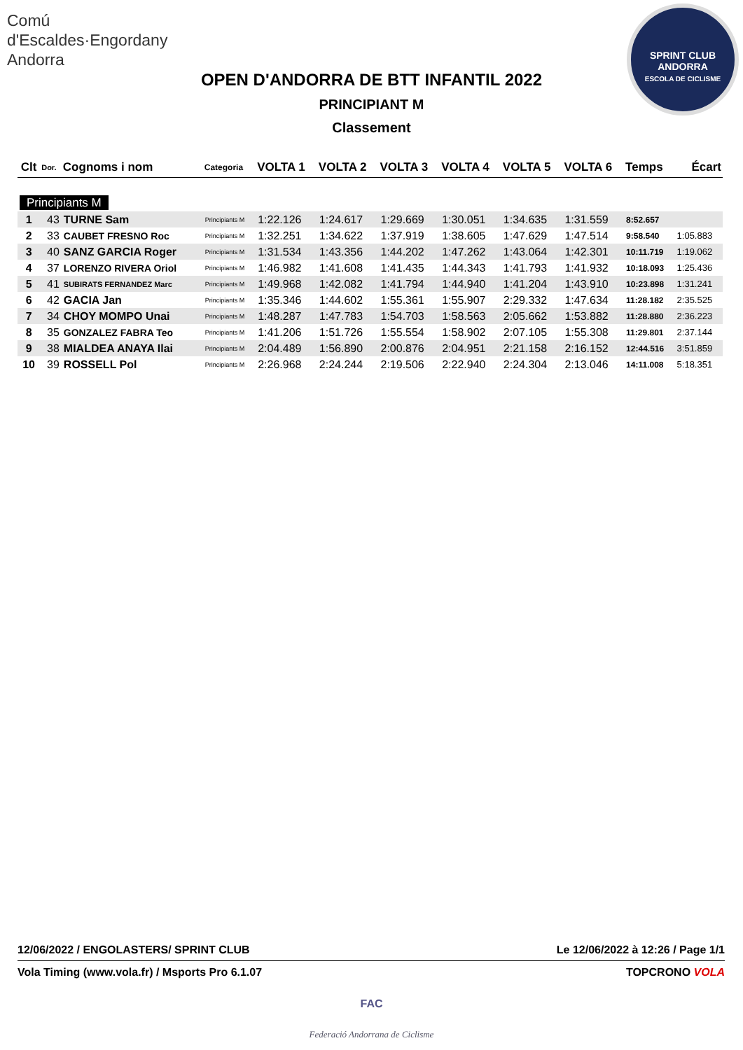Comú
d'Escaldes·Engordany
Andorra
SPRINT CLUB ANDORRA
ESCOLA DE CICLISME
OPEN D'ANDORRA DE BTT INFANTIL 2022
PRINCIPIANT M
Classement
| Clt | Dor. | Cognoms i nom | Categoria | VOLTA 1 | VOLTA 2 | VOLTA 3 | VOLTA 4 | VOLTA 5 | VOLTA 6 | Temps | Écart |
| --- | --- | --- | --- | --- | --- | --- | --- | --- | --- | --- | --- |
| Principiants M | | | | | | | | | | | |
| 1 | 43 | TURNE Sam | Principiants M | 1:22.126 | 1:24.617 | 1:29.669 | 1:30.051 | 1:34.635 | 1:31.559 | 8:52.657 | |
| 2 | 33 | CAUBET FRESNO Roc | Principiants M | 1:32.251 | 1:34.622 | 1:37.919 | 1:38.605 | 1:47.629 | 1:47.514 | 9:58.540 | 1:05.883 |
| 3 | 40 | SANZ GARCIA Roger | Principiants M | 1:31.534 | 1:43.356 | 1:44.202 | 1:47.262 | 1:43.064 | 1:42.301 | 10:11.719 | 1:19.062 |
| 4 | 37 | LORENZO RIVERA Oriol | Principiants M | 1:46.982 | 1:41.608 | 1:41.435 | 1:44.343 | 1:41.793 | 1:41.932 | 10:18.093 | 1:25.436 |
| 5 | 41 | SUBIRATS FERNANDEZ Marc | Principiants M | 1:49.968 | 1:42.082 | 1:41.794 | 1:44.940 | 1:41.204 | 1:43.910 | 10:23.898 | 1:31.241 |
| 6 | 42 | GACIA Jan | Principiants M | 1:35.346 | 1:44.602 | 1:55.361 | 1:55.907 | 2:29.332 | 1:47.634 | 11:28.182 | 2:35.525 |
| 7 | 34 | CHOY MOMPO Unai | Principiants M | 1:48.287 | 1:47.783 | 1:54.703 | 1:58.563 | 2:05.662 | 1:53.882 | 11:28.880 | 2:36.223 |
| 8 | 35 | GONZALEZ FABRA Teo | Principiants M | 1:41.206 | 1:51.726 | 1:55.554 | 1:58.902 | 2:07.105 | 1:55.308 | 11:29.801 | 2:37.144 |
| 9 | 38 | MIALDEA ANAYA Ilai | Principiants M | 2:04.489 | 1:56.890 | 2:00.876 | 2:04.951 | 2:21.158 | 2:16.152 | 12:44.516 | 3:51.859 |
| 10 | 39 | ROSSELL Pol | Principiants M | 2:26.968 | 2:24.244 | 2:19.506 | 2:22.940 | 2:24.304 | 2:13.046 | 14:11.008 | 5:18.351 |
12/06/2022 / ENGOLASTERS/ SPRINT CLUB Le 12/06/2022 à 12:26 / Page 1/1
Vola Timing (www.vola.fr) / Msports Pro 6.1.07 TOPCRONO VOLA
FAC
Federació Andorrana de Ciclisme